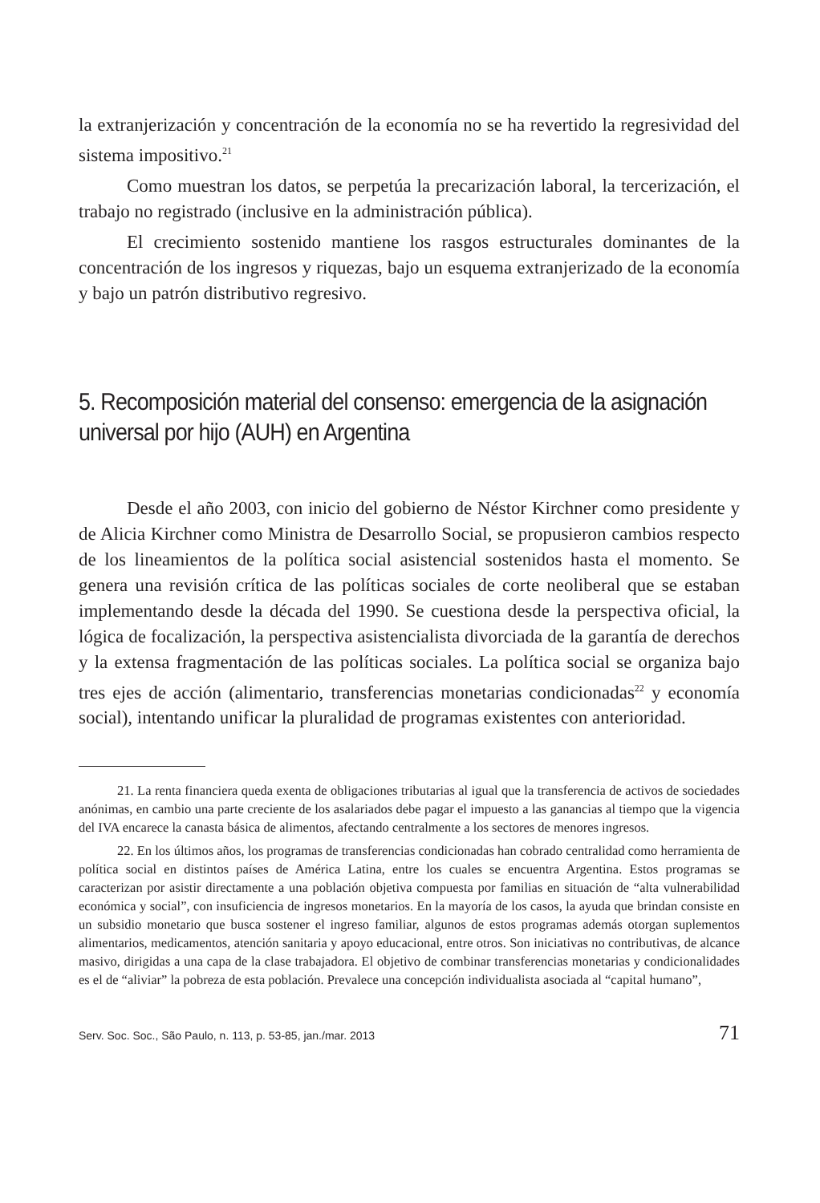la extranjerización y concentración de la economía no se ha revertido la regresividad del sistema impositivo.<sup>21</sup>
Como muestran los datos, se perpetúa la precarización laboral, la tercerización, el trabajo no registrado (inclusive en la administración pública).
El crecimiento sostenido mantiene los rasgos estructurales dominantes de la concentración de los ingresos y riquezas, bajo un esquema extranjerizado de la economía y bajo un patrón distributivo regresivo.
5. Recomposición material del consenso: emergencia de la asignación universal por hijo (AUH) en Argentina
Desde el año 2003, con inicio del gobierno de Néstor Kirchner como presidente y de Alicia Kirchner como Ministra de Desarrollo Social, se propusieron cambios respecto de los lineamientos de la política social asistencial sostenidos hasta el momento. Se genera una revisión crítica de las políticas sociales de corte neoliberal que se estaban implementando desde la década del 1990. Se cuestiona desde la perspectiva oficial, la lógica de focalización, la perspectiva asistencialista divorciada de la garantía de derechos y la extensa fragmentación de las políticas sociales. La política social se organiza bajo tres ejes de acción (alimentario, transferencias monetarias condicionadas<sup>22</sup> y economía social), intentando unificar la pluralidad de programas existentes con anterioridad.
21. La renta financiera queda exenta de obligaciones tributarias al igual que la transferencia de activos de sociedades anónimas, en cambio una parte creciente de los asalariados debe pagar el impuesto a las ganancias al tiempo que la vigencia del IVA encarece la canasta básica de alimentos, afectando centralmente a los sectores de menores ingresos.
22. En los últimos años, los programas de transferencias condicionadas han cobrado centralidad como herramienta de política social en distintos países de América Latina, entre los cuales se encuentra Argentina. Estos programas se caracterizan por asistir directamente a una población objetiva compuesta por familias en situación de “alta vulnerabilidad económica y social”, con insuficiencia de ingresos monetarios. En la mayoría de los casos, la ayuda que brindan consiste en un subsidio monetario que busca sostener el ingreso familiar, algunos de estos programas además otorgan suplementos alimentarios, medicamentos, atención sanitaria y apoyo educacional, entre otros. Son iniciativas no contributivas, de alcance masivo, dirigidas a una capa de la clase trabajadora. El objetivo de combinar transferencias monetarias y condicionalidades es el de “aliviar” la pobreza de esta población. Prevalece una concepción individualista asociada al “capital humano”,
Serv. Soc. Soc., São Paulo, n. 113, p. 53-85, jan./mar. 2013 71